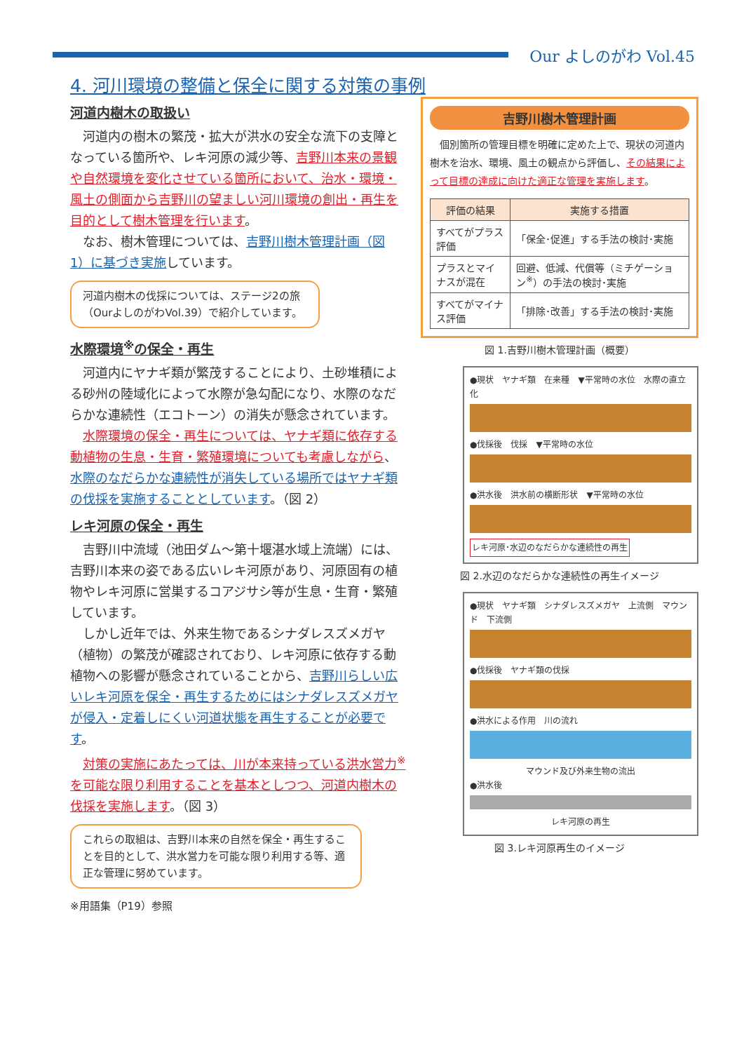Our よしのがわ Vol.45
4. 河川環境の整備と保全に関する対策の事例
河道内樹木の取扱い
河道内の樹木の繁茂・拡大が洪水の安全な流下の支障となっている箇所や、レキ河原の減少等、吉野川本来の景観や自然環境を変化させている箇所において、治水・環境・風土の側面から吉野川の望ましい河川環境の創出・再生を目的として樹木管理を行います。
なお、樹木管理については、吉野川樹木管理計画（図 1）に基づき実施しています。
河道内樹木の伐採については、ステージ2の旅（OurよしのがわVol.39）で紹介しています。
水際環境<sup>※</sup>の保全・再生
河道内にヤナギ類が繁茂することにより、土砂堆積による砂州の陸域化によって水際が急勾配になり、水際のなだらかな連続性（エコトーン）の消失が懸念されています。
水際環境の保全・再生については、ヤナギ類に依存する動植物の生息・生育・繁殖環境についても考慮しながら、水際のなだらかな連続性が消失している場所ではヤナギ類の伐採を実施することとしています。（図 2）
レキ河原の保全・再生
吉野川中流域（池田ダム～第十堰湛水域上流端）には、吉野川本来の姿である広いレキ河原があり、河原固有の植物やレキ河原に営巣するコアジサシ等が生息・生育・繁殖しています。
しかし近年では、外来生物であるシナダレスズメガヤ（植物）の繁茂が確認されており、レキ河原に依存する動植物への影響が懸念されていることから、吉野川らしい広いレキ河原を保全・再生するためにはシナダレスズメガヤが侵入・定着しにくい河道状態を再生することが必要です。
対策の実施にあたっては、川が本来持っている洪水営力<sup>※</sup>を可能な限り利用することを基本としつつ、河道内樹木の伐採を実施します。（図 3）
これらの取組は、吉野川本来の自然を保全・再生することを目的として、洪水営力を可能な限り利用する等、適正な管理に努めています。
※用語集（P19）参照
吉野川樹木管理計画
個別箇所の管理目標を明確に定めた上で、現状の河道内樹木を治水、環境、風土の観点から評価し、その結果によって目標の達成に向けた適正な管理を実施します。
| 評価の結果 | 実施する措置 |
| --- | --- |
| すべてがプラス評価 | 「保全･促進」する手法の検討･実施 |
| プラスとマイナスが混在 | 回避、低減、代償等（ミチゲーション<sup>※</sup>）の手法の検討･実施 |
| すべてがマイナス評価 | 「排除･改善」する手法の検討･実施 |
図 1.吉野川樹木管理計画（概要）
●現状　ヤナギ類　在来種　▼平常時の水位　水際の直立化
●伐採後　伐採　▼平常時の水位
●洪水後　洪水前の横断形状　▼平常時の水位
レキ河原･水辺のなだらかな連続性の再生
図 2.水辺のなだらかな連続性の再生イメージ
●現状　ヤナギ類　シナダレスズメガヤ　上流側　マウンド　下流側
●伐採後　ヤナギ類の伐採
●洪水による作用　川の流れ
マウンド及び外来生物の流出
●洪水後
レキ河原の再生
図 3.レキ河原再生のイメージ